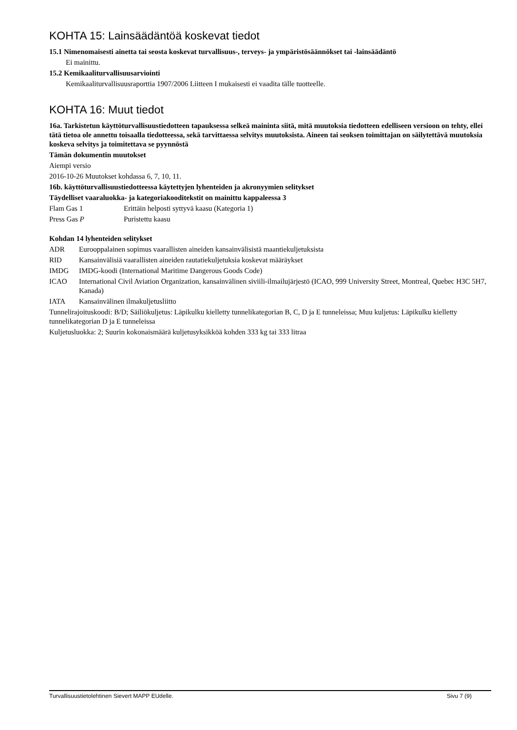KOHTA 15: Lainsäädäntöä koskevat tiedot
15.1 Nimenomaisesti ainetta tai seosta koskevat turvallisuus-, terveys- ja ympäristösäännökset tai -lainsäädäntö
Ei mainittu.
15.2 Kemikaaliturvallisuusarviointi
Kemikaaliturvallisuusraporttia 1907/2006 Liitteen I mukaisesti ei vaadita tälle tuotteelle.
KOHTA 16: Muut tiedot
16a. Tarkistetun käyttöturvallisuustiedotteen tapauksessa selkeä maininta siitä, mitä muutoksia tiedotteen edelliseen versioon on tehty, ellei tätä tietoa ole annettu toisaalla tiedotteessa, sekä tarvittaessa selvitys muutoksista. Aineen tai seoksen toimittajan on säilytettävä muutoksia koskeva selvitys ja toimitettava se pyynnöstä
Tämän dokumentin muutokset
Aiempi versio
2016-10-26 Muutokset kohdassa 6, 7, 10, 11.
16b. käyttöturvallisuustiedotteessa käytettyjen lyhenteiden ja akronyymien selitykset
Täydelliset vaaraluokka- ja kategoriakooditekstit on mainittu kappaleessa 3
| Flam Gas 1 | Erittäin helposti syttyvä kaasu (Kategoria 1) |
| Press Gas P | Puristettu kaasu |
Kohdan 14 lyhenteiden selitykset
| ADR | Eurooppalainen sopimus vaarallisten aineiden kansainvälisistä maantiekuljetuksista |
| RID | Kansainvälisiä vaarallisten aineiden rautatiekuljetuksia koskevat määräykset |
| IMDG | IMDG-koodi (International Maritime Dangerous Goods Code) |
| ICAO | International Civil Aviation Organization, kansainvälinen siviili-ilmailujärjestö (ICAO, 999 University Street, Montreal, Quebec H3C 5H7, Kanada) |
| IATA | Kansainvälinen ilmakuljetusliitto |
Tunnelirajoituskoodi: B/D; Säiliökuljetus: Läpikulku kielletty tunnelikategorian B, C, D ja E tunneleissa; Muu kuljetus: Läpikulku kielletty tunnelikategorian D ja E tunneleissa
Kuljetusluokka: 2; Suurin kokonaismäärä kuljetusyksikköä kohden 333 kg tai 333 litraa
Turvallisuustietolehtinen Sievert MAPP EUdelle. Sivu 7 (9)